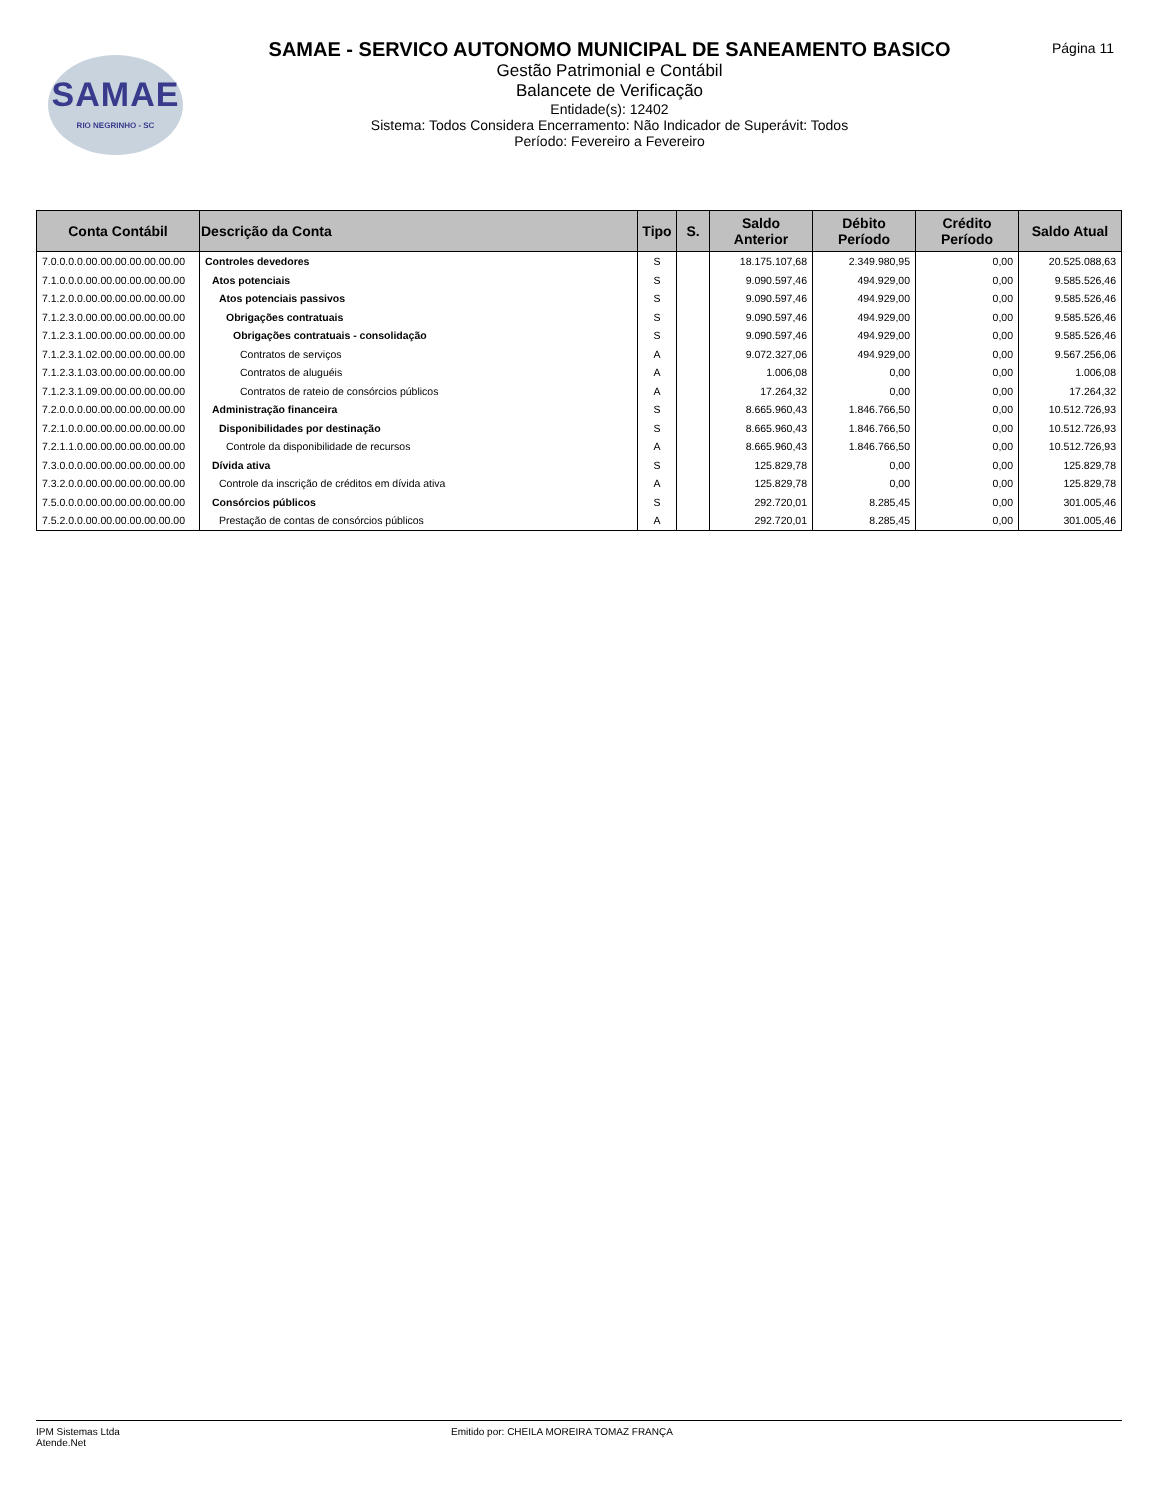SAMAE
RIO NEGRINHO - SC
Página 11
SAMAE - SERVICO AUTONOMO MUNICIPAL DE SANEAMENTO BASICO
Gestão Patrimonial e Contábil
Balancete de Verificação
Entidade(s): 12402
Sistema: Todos Considera Encerramento: Não Indicador de Superávit: Todos
Período: Fevereiro a Fevereiro
| Conta Contábil | Descrição da Conta | Tipo | S. | Saldo Anterior | Débito Período | Crédito Período | Saldo Atual |
| --- | --- | --- | --- | --- | --- | --- | --- |
| 7.0.0.0.0.00.00.00.00.00.00.00 | Controles devedores | S | | 18.175.107,68 | 2.349.980,95 | 0,00 | 20.525.088,63 |
| 7.1.0.0.0.00.00.00.00.00.00.00 | Atos potenciais | S | | 9.090.597,46 | 494.929,00 | 0,00 | 9.585.526,46 |
| 7.1.2.0.0.00.00.00.00.00.00.00 | Atos potenciais passivos | S | | 9.090.597,46 | 494.929,00 | 0,00 | 9.585.526,46 |
| 7.1.2.3.0.00.00.00.00.00.00.00 | Obrigações contratuais | S | | 9.090.597,46 | 494.929,00 | 0,00 | 9.585.526,46 |
| 7.1.2.3.1.00.00.00.00.00.00.00 | Obrigações contratuais - consolidação | S | | 9.090.597,46 | 494.929,00 | 0,00 | 9.585.526,46 |
| 7.1.2.3.1.02.00.00.00.00.00.00 | Contratos de serviços | A | | 9.072.327,06 | 494.929,00 | 0,00 | 9.567.256,06 |
| 7.1.2.3.1.03.00.00.00.00.00.00 | Contratos de aluguéis | A | | 1.006,08 | 0,00 | 0,00 | 1.006,08 |
| 7.1.2.3.1.09.00.00.00.00.00.00 | Contratos de rateio de consórcios públicos | A | | 17.264,32 | 0,00 | 0,00 | 17.264,32 |
| 7.2.0.0.0.00.00.00.00.00.00.00 | Administração financeira | S | | 8.665.960,43 | 1.846.766,50 | 0,00 | 10.512.726,93 |
| 7.2.1.0.0.00.00.00.00.00.00.00 | Disponibilidades por destinação | S | | 8.665.960,43 | 1.846.766,50 | 0,00 | 10.512.726,93 |
| 7.2.1.1.0.00.00.00.00.00.00.00 | Controle da disponibilidade de recursos | A | | 8.665.960,43 | 1.846.766,50 | 0,00 | 10.512.726,93 |
| 7.3.0.0.0.00.00.00.00.00.00.00 | Dívida ativa | S | | 125.829,78 | 0,00 | 0,00 | 125.829,78 |
| 7.3.2.0.0.00.00.00.00.00.00.00 | Controle da inscrição de créditos em dívida ativa | A | | 125.829,78 | 0,00 | 0,00 | 125.829,78 |
| 7.5.0.0.0.00.00.00.00.00.00.00 | Consórcios públicos | S | | 292.720,01 | 8.285,45 | 0,00 | 301.005,46 |
| 7.5.2.0.0.00.00.00.00.00.00.00 | Prestação de contas de consórcios públicos | A | | 292.720,01 | 8.285,45 | 0,00 | 301.005,46 |
IPM Sistemas Ltda
Atende.Net
Emitido por: CHEILA MOREIRA TOMAZ FRANÇA